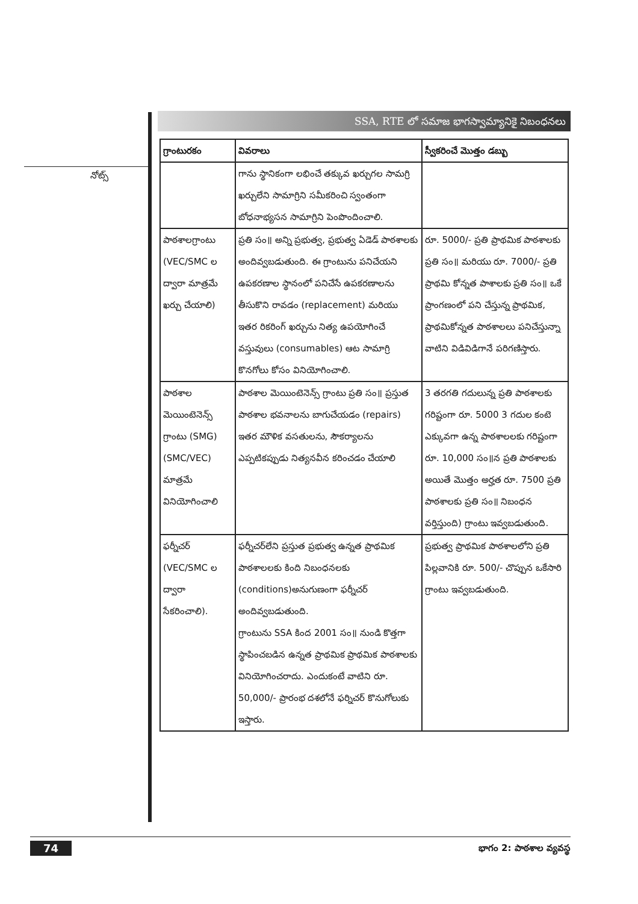నోట్స్
SSA, RTE లో సమాజ భాగస్వామ్యానికై నిబంధనలు
| గ్రాంటురకం | వివరాలు | స్వీకరించే మొత్తం డబ్బు |
| --- | --- | --- |
| | గాను స్థానికంగా లభించే తక్కువ ఖర్చుగల సామగ్రి ఖర్చులేని సామాగ్రిని సమీకరించి స్వంతంగా బోధనాభ్యసన సామాగ్రిని పెంపొందించాలి. | |
| పాఠశాలగ్రాంటు (VEC/SMC ల ద్వారా మాత్రమే ఖర్చు చేయాలి) | ప్రతి సం॥ అన్ని ప్రభుత్వ, ప్రభుత్వ ఏడెడ్ పాఠశాలకు అందివ్వబడుతుంది. ఈ గ్రాంటును పనిచేయని ఉపకరణాల స్థానంలో పనిచేసే ఉపకరణాలను తీసుకొని రావడం (replacement) మరియు ఇతర రికరింగ్ ఖర్చును నిత్య ఉపయోగించే వస్తువులు (consumables) ఆట సామాగ్రి కొనగోలు కోసం వినియోగించాలి. | రూ. 5000/- ప్రతి ప్రాథమిక పాఠశాలకు ప్రతి సం॥ మరియు రూ. 7000/- ప్రతి ప్రాథమి కోన్నత పాశాలకు ప్రతి సం॥ ఒకే ప్రాంగణంలో పని చేస్తున్న ప్రాథమిక, ప్రాథమికోన్నత పాఠశాలలు పనిచేస్తున్నా వాటిని విడివిడిగానే పరిగణిస్తారు. |
| పాఠశాల మెయింటెనెన్స్ గ్రాంటు (SMG) (SMC/VEC) మాత్రమే వినియోగించాలి | పాఠశాల మెయింటెనెన్స్ గ్రాంటు ప్రతి సం॥ ప్రస్తుత పాఠశాల భవనాలను బాగుచేయడం (repairs) ఇతర మౌళిక వసతులను, సౌకర్యాలను ఎప్పటికప్పుడు నిత్యనవీన కరించడం చేయాలి | 3 తరగతి గదులున్న ప్రతి పాఠశాలకు గరిష్టంగా రూ. 5000 3 గదుల కంటె ఎక్కువగా ఉన్న పాఠశాలలకు గరిష్టంగా రూ. 10,000 సం॥న ప్రతి పాఠశాలకు అయితే మొత్తం అర్హత రూ. 7500 ప్రతి పాఠశాలకు ప్రతి సం॥ నిబంధన వర్తిస్తుంది) గ్రాంటు ఇవ్వబడుతుంది. |
| ఫర్నీచర్ (VEC/SMC ల ద్వారా సేకరించాలి). | ఫర్నీచర్‌లేని ప్రస్తుత ప్రభుత్వ ఉన్నత ప్రాథమిక పాఠశాలలకు కింది నిబంధనలకు (conditions)అనుగుణంగా ఫర్నీచర్ అందివ్వబడుతుంది. గ్రాంటును SSA కింద 2001 సం॥ నుండి కొత్తగా స్థాపించబడిన ఉన్నత ప్రాథమిక ప్రాథమిక పాఠశాలకు వినియోగించరాదు. ఎందుకంటే వాటిని రూ. 50,000/- ప్రారంభ దశలోనే ఫర్నిచర్ కొనుగోలుకు ఇస్తారు. | ప్రభుత్వ ప్రాథమిక పాఠశాలలోని ప్రతి పిల్లవానికి రూ. 500/- చొప్పున ఒకేసారి గ్రాంటు ఇవ్వబడుతుంది. |
74 భాగం 2: పాఠశాల వ్యవస్థ